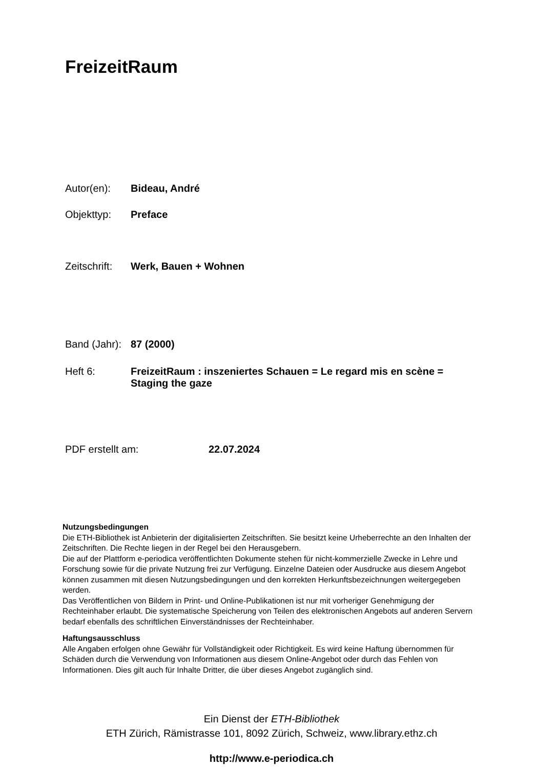FreizeitRaum
Autor(en): Bideau, André
Objekttyp: Preface
Zeitschrift: Werk, Bauen + Wohnen
Band (Jahr): 87 (2000)
Heft 6: FreizeitRaum : inszeniertes Schauen = Le regard mis en scène = Staging the gaze
PDF erstellt am: 22.07.2024
Nutzungsbedingungen
Die ETH-Bibliothek ist Anbieterin der digitalisierten Zeitschriften. Sie besitzt keine Urheberrechte an den Inhalten der Zeitschriften. Die Rechte liegen in der Regel bei den Herausgebern.
Die auf der Plattform e-periodica veröffentlichten Dokumente stehen für nicht-kommerzielle Zwecke in Lehre und Forschung sowie für die private Nutzung frei zur Verfügung. Einzelne Dateien oder Ausdrucke aus diesem Angebot können zusammen mit diesen Nutzungsbedingungen und den korrekten Herkunftsbezeichnungen weitergegeben werden.
Das Veröffentlichen von Bildern in Print- und Online-Publikationen ist nur mit vorheriger Genehmigung der Rechteinhaber erlaubt. Die systematische Speicherung von Teilen des elektronischen Angebots auf anderen Servern bedarf ebenfalls des schriftlichen Einverständnisses der Rechteinhaber.
Haftungsausschluss
Alle Angaben erfolgen ohne Gewähr für Vollständigkeit oder Richtigkeit. Es wird keine Haftung übernommen für Schäden durch die Verwendung von Informationen aus diesem Online-Angebot oder durch das Fehlen von Informationen. Dies gilt auch für Inhalte Dritter, die über dieses Angebot zugänglich sind.
Ein Dienst der ETH-Bibliothek
ETH Zürich, Rämistrasse 101, 8092 Zürich, Schweiz, www.library.ethz.ch
http://www.e-periodica.ch